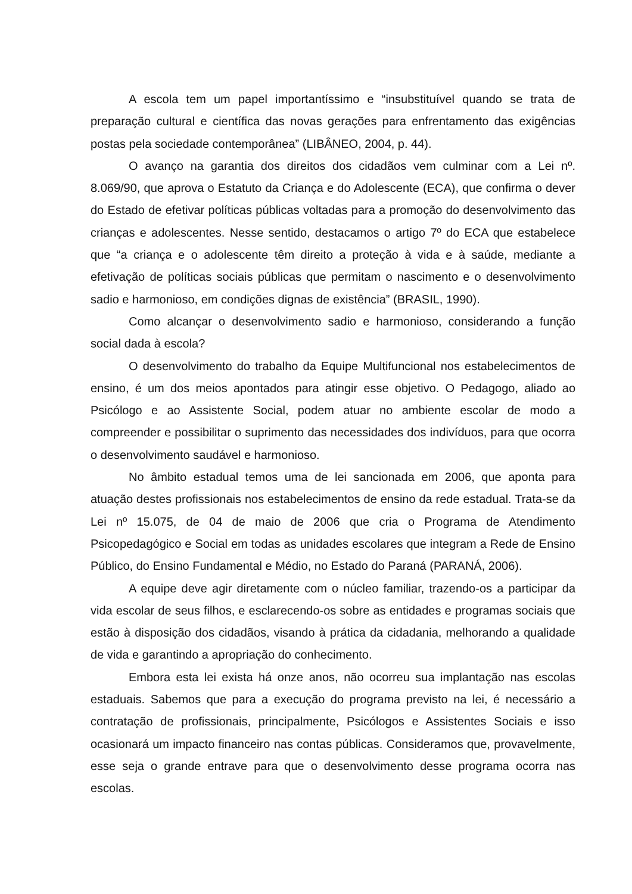A escola tem um papel importantíssimo e “insubstituível quando se trata de preparação cultural e científica das novas gerações para enfrentamento das exigências postas pela sociedade contemporânea” (LIBÂNEO, 2004, p. 44).
O avanço na garantia dos direitos dos cidadãos vem culminar com a Lei nº. 8.069/90, que aprova o Estatuto da Criança e do Adolescente (ECA), que confirma o dever do Estado de efetivar políticas públicas voltadas para a promoção do desenvolvimento das crianças e adolescentes. Nesse sentido, destacamos o artigo 7º do ECA que estabelece que “a criança e o adolescente têm direito a proteção à vida e à saúde, mediante a efetivação de políticas sociais públicas que permitam o nascimento e o desenvolvimento sadio e harmonioso, em condições dignas de existência” (BRASIL, 1990).
Como alcançar o desenvolvimento sadio e harmonioso, considerando a função social dada à escola?
O desenvolvimento do trabalho da Equipe Multifuncional nos estabelecimentos de ensino, é um dos meios apontados para atingir esse objetivo. O Pedagogo, aliado ao Psicólogo e ao Assistente Social, podem atuar no ambiente escolar de modo a compreender e possibilitar o suprimento das necessidades dos indivíduos, para que ocorra o desenvolvimento saudável e harmonioso.
No âmbito estadual temos uma de lei sancionada em 2006, que aponta para atuação destes profissionais nos estabelecimentos de ensino da rede estadual. Trata-se da Lei nº 15.075, de 04 de maio de 2006 que cria o Programa de Atendimento Psicopedagógico e Social em todas as unidades escolares que integram a Rede de Ensino Público, do Ensino Fundamental e Médio, no Estado do Paraná (PARANÁ, 2006).
A equipe deve agir diretamente com o núcleo familiar, trazendo-os a participar da vida escolar de seus filhos, e esclarecendo-os sobre as entidades e programas sociais que estão à disposição dos cidadãos, visando à prática da cidadania, melhorando a qualidade de vida e garantindo a apropriação do conhecimento.
Embora esta lei exista há onze anos, não ocorreu sua implantação nas escolas estaduais. Sabemos que para a execução do programa previsto na lei, é necessário a contratação de profissionais, principalmente, Psicólogos e Assistentes Sociais e isso ocasionará um impacto financeiro nas contas públicas. Consideramos que, provavelmente, esse seja o grande entrave para que o desenvolvimento desse programa ocorra nas escolas.